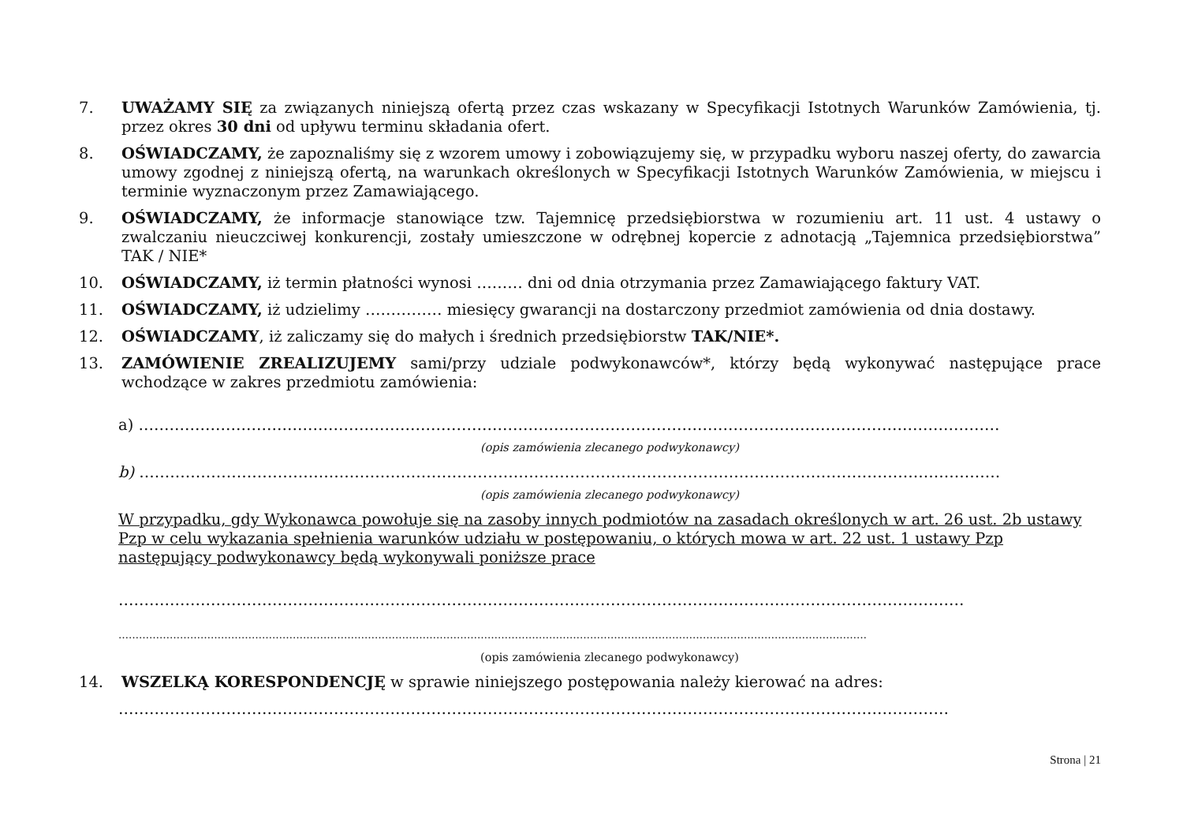7. UWAŻAMY SIĘ za związanych niniejszą ofertą przez czas wskazany w Specyfikacji Istotnych Warunków Zamówienia, tj. przez okres 30 dni od upływu terminu składania ofert.
8. OŚWIADCZAMY, że zapoznaliśmy się z wzorem umowy i zobowiązujemy się, w przypadku wyboru naszej oferty, do zawarcia umowy zgodnej z niniejszą ofertą, na warunkach określonych w Specyfikacji Istotnych Warunków Zamówienia, w miejscu i terminie wyznaczonym przez Zamawiającego.
9. OŚWIADCZAMY, że informacje stanowiące tzw. Tajemnicę przedsiębiorstwa w rozumieniu art. 11 ust. 4 ustawy o zwalczaniu nieuczciwej konkurencji, zostały umieszczone w odrębnej kopercie z adnotacją „Tajemnica przedsiębiorstwa” TAK / NIE*
10. OŚWIADCZAMY, iż termin płatności wynosi ……… dni od dnia otrzymania przez Zamawiającego faktury VAT.
11. OŚWIADCZAMY, iż udzielimy …………… miesięcy gwarancji na dostarczony przedmiot zamówienia od dnia dostawy.
12. OŚWIADCZAMY, iż zaliczamy się do małych i średnich przedsiębiorstw TAK/NIE*.
13. ZAMÓWIENIE ZREALIZUJEMY sami/przy udziale podwykonawców*, którzy będą wykonywać następujące prace wchodzące w zakres przedmiotu zamówienia:
a) ……………………………………………………………………………………………………………………………………………………
(opis zamówienia zlecanego podwykonawcy)
b) ……………………………………………………………………………………………………………………………………………………
(opis zamówienia zlecanego podwykonawcy)
W przypadku, gdy Wykonawca powołuje się na zasoby innych podmiotów na zasadach określonych w art. 26 ust. 2b ustawy Pzp w celu wykazania spełnienia warunków udziału w postępowaniu, o których mowa w art. 22 ust. 1 ustawy Pzp następujący podwykonawcy będą wykonywali poniższe prace
…………………………………………………………………………………………………………………………………………………
…………………………………………………………………………………………………………………………………………………………………………………………………
(opis zamówienia zlecanego podwykonawcy)
14. WSZELKĄ KORESPONDENCJĘ w sprawie niniejszego postępowania należy kierować na adres:
………………………………………………………………………………………………………………………………………………
Strona | 21